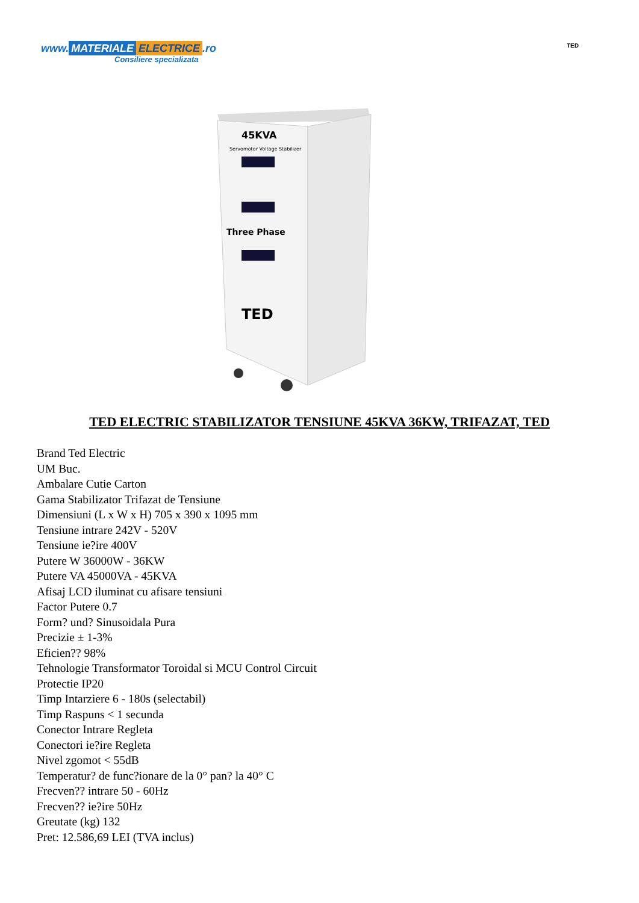www. MATERIALE ELECTRICE.ro
Consiliere specializata
TED
45KVA
Servomotor Voltage Stabilizer
Three Phase
TED
TED ELECTRIC STABILIZATOR TENSIUNE 45KVA 36KW, TRIFAZAT, TED
Brand Ted Electric
UM Buc.
Ambalare Cutie Carton
Gama Stabilizator Trifazat de Tensiune
Dimensiuni (L x W x H) 705 x 390 x 1095 mm
Tensiune intrare 242V - 520V
Tensiune ie?ire 400V
Putere W 36000W - 36KW
Putere VA 45000VA - 45KVA
Afisaj LCD iluminat cu afisare tensiuni
Factor Putere 0.7
Form? und? Sinusoidala Pura
Precizie ± 1-3%
Eficien?? 98%
Tehnologie Transformator Toroidal si MCU Control Circuit
Protectie IP20
Timp Intarziere 6 - 180s (selectabil)
Timp Raspuns < 1 secunda
Conector Intrare Regleta
Conectori ie?ire Regleta
Nivel zgomot < 55dB
Temperatur? de func?ionare de la 0° pan? la 40° C
Frecven?? intrare 50 - 60Hz
Frecven?? ie?ire 50Hz
Greutate (kg) 132
Pret: 12.586,69 LEI (TVA inclus)